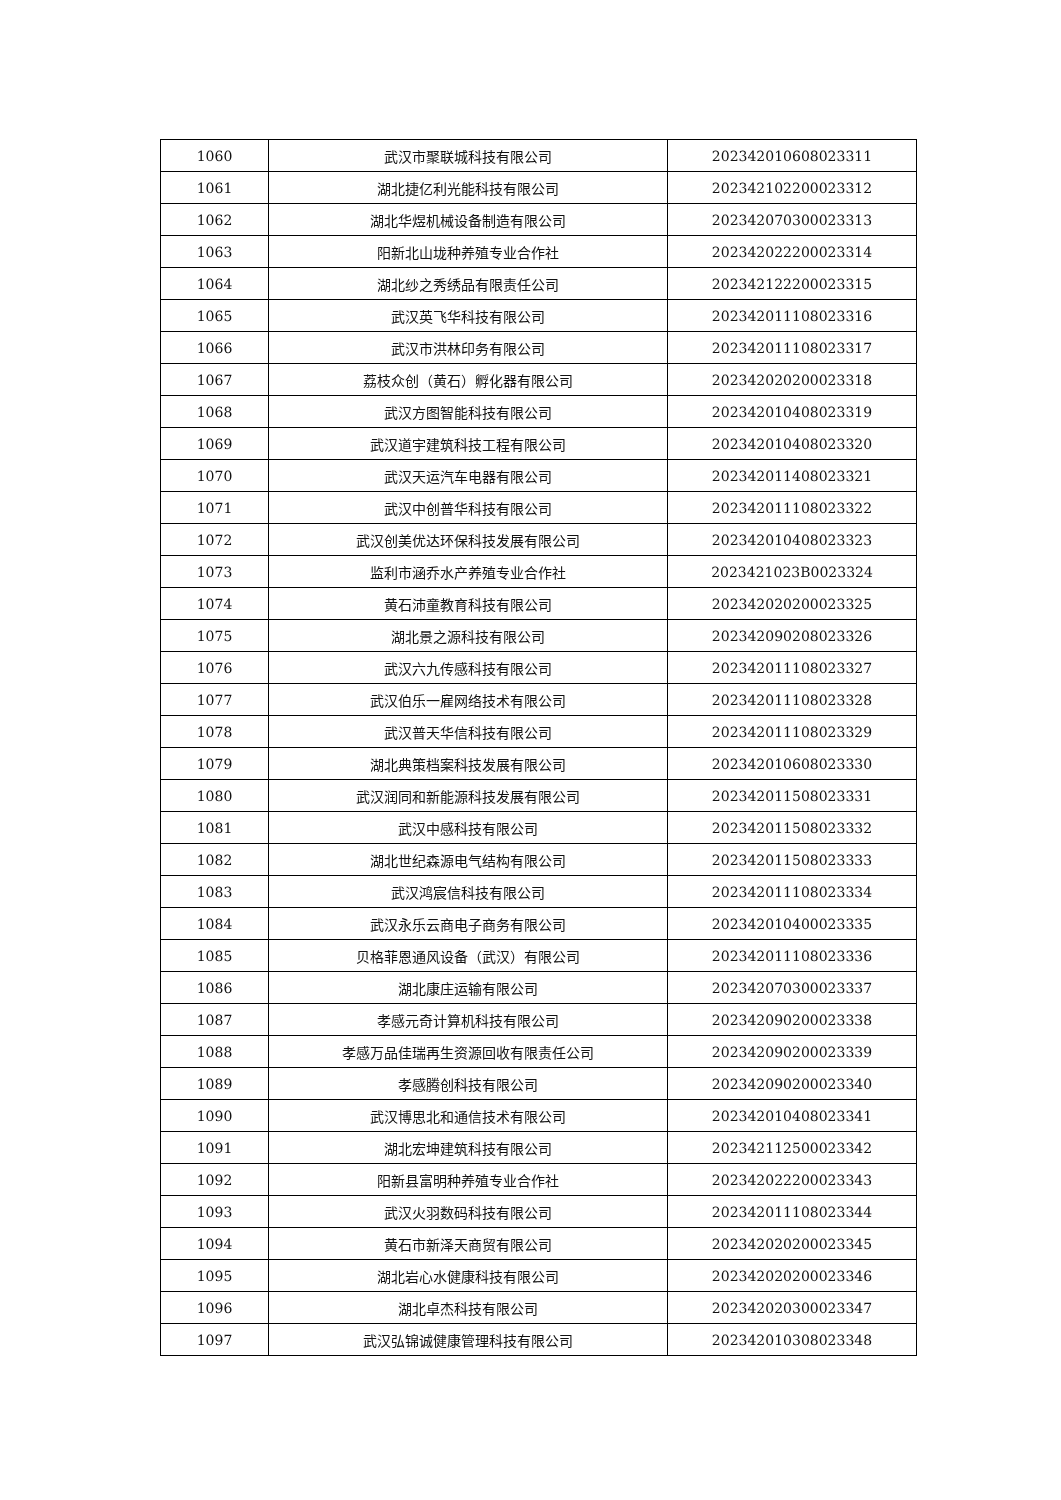| 1060 | 武汉市聚联城科技有限公司 | 202342010608023311 |
| 1061 | 湖北捷亿利光能科技有限公司 | 202342102200023312 |
| 1062 | 湖北华煜机械设备制造有限公司 | 202342070300023313 |
| 1063 | 阳新北山垅种养殖专业合作社 | 202342022200023314 |
| 1064 | 湖北纱之秀绣品有限责任公司 | 202342122200023315 |
| 1065 | 武汉英飞华科技有限公司 | 202342011108023316 |
| 1066 | 武汉市洪林印务有限公司 | 202342011108023317 |
| 1067 | 荔枝众创（黄石）孵化器有限公司 | 202342020200023318 |
| 1068 | 武汉方图智能科技有限公司 | 202342010408023319 |
| 1069 | 武汉道宇建筑科技工程有限公司 | 202342010408023320 |
| 1070 | 武汉天运汽车电器有限公司 | 202342011408023321 |
| 1071 | 武汉中创普华科技有限公司 | 202342011108023322 |
| 1072 | 武汉创美优达环保科技发展有限公司 | 202342010408023323 |
| 1073 | 监利市涵乔水产养殖专业合作社 | 2023421023B0023324 |
| 1074 | 黄石沛童教育科技有限公司 | 202342020200023325 |
| 1075 | 湖北景之源科技有限公司 | 202342090208023326 |
| 1076 | 武汉六九传感科技有限公司 | 202342011108023327 |
| 1077 | 武汉伯乐一雇网络技术有限公司 | 202342011108023328 |
| 1078 | 武汉普天华信科技有限公司 | 202342011108023329 |
| 1079 | 湖北典策档案科技发展有限公司 | 202342010608023330 |
| 1080 | 武汉润同和新能源科技发展有限公司 | 202342011508023331 |
| 1081 | 武汉中感科技有限公司 | 202342011508023332 |
| 1082 | 湖北世纪森源电气结构有限公司 | 202342011508023333 |
| 1083 | 武汉鸿宸信科技有限公司 | 202342011108023334 |
| 1084 | 武汉永乐云商电子商务有限公司 | 202342010400023335 |
| 1085 | 贝格菲恩通风设备（武汉）有限公司 | 202342011108023336 |
| 1086 | 湖北康庄运输有限公司 | 202342070300023337 |
| 1087 | 孝感元奇计算机科技有限公司 | 202342090200023338 |
| 1088 | 孝感万品佳瑞再生资源回收有限责任公司 | 202342090200023339 |
| 1089 | 孝感腾创科技有限公司 | 202342090200023340 |
| 1090 | 武汉博思北和通信技术有限公司 | 202342010408023341 |
| 1091 | 湖北宏坤建筑科技有限公司 | 202342112500023342 |
| 1092 | 阳新县富明种养殖专业合作社 | 202342022200023343 |
| 1093 | 武汉火羽数码科技有限公司 | 202342011108023344 |
| 1094 | 黄石市新泽天商贸有限公司 | 202342020200023345 |
| 1095 | 湖北岩心水健康科技有限公司 | 202342020200023346 |
| 1096 | 湖北卓杰科技有限公司 | 202342020300023347 |
| 1097 | 武汉弘锦诚健康管理科技有限公司 | 202342010308023348 |